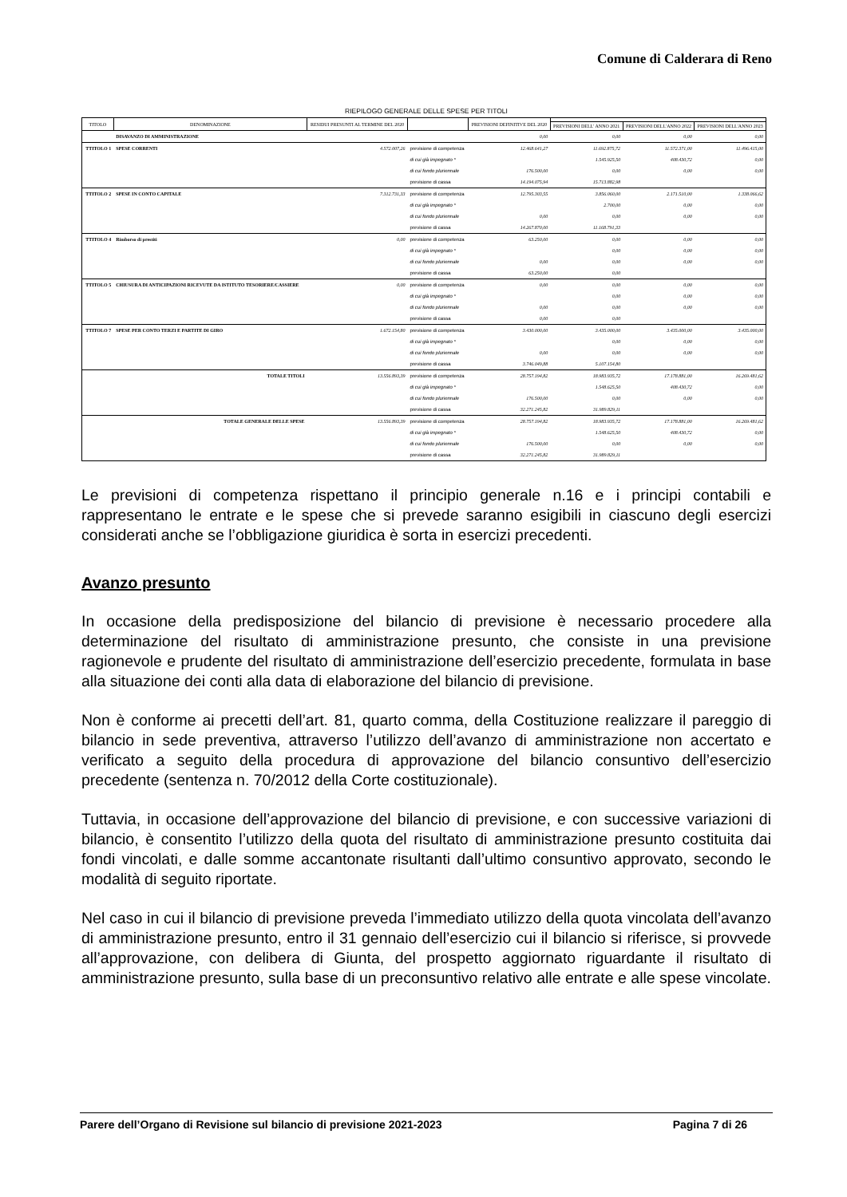Comune di Calderara di Reno
RIEPILOGO GENERALE DELLE SPESE PER TITOLI
| TITOLO | DENOMINAZIONE | RESIDUI PRESUNTI AL TERMINE DEL 2020 | | PREVISIONI DEFINITIVE DEL 2020 | | | |
| --- | --- | --- | --- | --- | --- | --- | --- |
| | | | | | PREVISIONI DELL' ANNO 2021 | PREVISIONI DELL'ANNO 2022 | PREVISIONI DELL'ANNO 2023 |
| | DISAVANZO DI AMMINISTRAZIONE | | | 0,00 | 0,00 | 0,00 | 0,00 |
| TTITOLO 1 | SPESE CORRENTI | 4.572.007,26 | previsione di competenza | 12.468.641,27 | 11.692.875,72 | 11.572.371,00 | 11.496.415,00 |
| | | | di cui già impegnato * | | 1.545.925,50 | 408.430,72 | 0,00 |
| | | | di cui fondo pluriennale | 176.500,00 | 0,00 | 0,00 | 0,00 |
| | | | previsione di cassa | 14.194.075,94 | 15.713.882,98 | | |
| TTITOLO 2 | SPESE IN CONTO CAPITALE | 7.312.731,33 | previsione di competenza | 12.795.303,55 | 3.856.060,00 | 2.171.510,00 | 1.338.066,62 |
| | | | di cui già impegnato * | | 2.700,00 | 0,00 | 0,00 |
| | | | di cui fondo pluriennale | 0,00 | 0,00 | 0,00 | 0,00 |
| | | | previsione di cassa | 14.267.870,00 | 11.168.791,33 | | |
| TTITOLO 4 | Rimborso di prestiti | 0,00 | previsione di competenza | 63.250,00 | 0,00 | 0,00 | 0,00 |
| | | | di cui già impegnato * | | 0,00 | 0,00 | 0,00 |
| | | | di cui fondo pluriennale | 0,00 | 0,00 | 0,00 | 0,00 |
| | | | previsione di cassa | 63.250,00 | 0,00 | | |
| TTITOLO 5 | CHIUSURA DI ANTICIPAZIONI RICEVUTE DA ISTITUTO TESORIERE/CASSIERE | 0,00 | previsione di competenza | 0,00 | 0,00 | 0,00 | 0,00 |
| | | | di cui già impegnato * | | 0,00 | 0,00 | 0,00 |
| | | | di cui fondo pluriennale | 0,00 | 0,00 | 0,00 | 0,00 |
| | | | previsione di cassa | 0,00 | 0,00 | | |
| TTITOLO 7 | SPESE PER CONTO TERZI E PARTITE DI GIRO | 1.672.154,80 | previsione di competenza | 3.430.000,00 | 3.435.000,00 | 3.435.000,00 | 3.435.000,00 |
| | | | di cui già impegnato * | | 0,00 | 0,00 | 0,00 |
| | | | di cui fondo pluriennale | 0,00 | 0,00 | 0,00 | 0,00 |
| | | | previsione di cassa | 3.746.049,88 | 5.107.154,80 | | |
| | TOTALE TITOLI | 13.556.893,39 | previsione di competenza | 28.757.194,82 | 18.983.935,72 | 17.178.881,00 | 16.269.481,62 |
| | | | di cui già impegnato * | | 1.548.625,50 | 408.430,72 | 0,00 |
| | | | di cui fondo pluriennale | 176.500,00 | 0,00 | 0,00 | 0,00 |
| | | | previsione di cassa | 32.271.245,82 | 31.989.829,11 | | |
| | TOTALE GENERALE DELLE SPESE | 13.556.893,39 | previsione di competenza | 28.757.194,82 | 18.983.935,72 | 17.178.881,00 | 16.269.481,62 |
| | | | di cui già impegnato * | | 1.548.625,50 | 408.430,72 | 0,00 |
| | | | di cui fondo pluriennale | 176.500,00 | 0,00 | 0,00 | 0,00 |
| | | | previsione di cassa | 32.271.245,82 | 31.989.829,11 | | |
Le previsioni di competenza rispettano il principio generale n.16 e i principi contabili e rappresentano le entrate e le spese che si prevede saranno esigibili in ciascuno degli esercizi considerati anche se l’obbligazione giuridica è sorta in esercizi precedenti.
Avanzo presunto
In occasione della predisposizione del bilancio di previsione è necessario procedere alla determinazione del risultato di amministrazione presunto, che consiste in una previsione ragionevole e prudente del risultato di amministrazione dell’esercizio precedente, formulata in base alla situazione dei conti alla data di elaborazione del bilancio di previsione.
Non è conforme ai precetti dell’art. 81, quarto comma, della Costituzione realizzare il pareggio di bilancio in sede preventiva, attraverso l’utilizzo dell’avanzo di amministrazione non accertato e verificato a seguito della procedura di approvazione del bilancio consuntivo dell’esercizio precedente (sentenza n. 70/2012 della Corte costituzionale).
Tuttavia, in occasione dell’approvazione del bilancio di previsione, e con successive variazioni di bilancio, è consentito l’utilizzo della quota del risultato di amministrazione presunto costituita dai fondi vincolati, e dalle somme accantonate risultanti dall’ultimo consuntivo approvato, secondo le modalità di seguito riportate.
Nel caso in cui il bilancio di previsione preveda l’immediato utilizzo della quota vincolata dell’avanzo di amministrazione presunto, entro il 31 gennaio dell’esercizio cui il bilancio si riferisce, si provvede all’approvazione, con delibera di Giunta, del prospetto aggiornato riguardante il risultato di amministrazione presunto, sulla base di un preconsuntivo relativo alle entrate e alle spese vincolate.
Parere dell’Organo di Revisione sul bilancio di previsione 2021-2023 Pagina 7 di 26